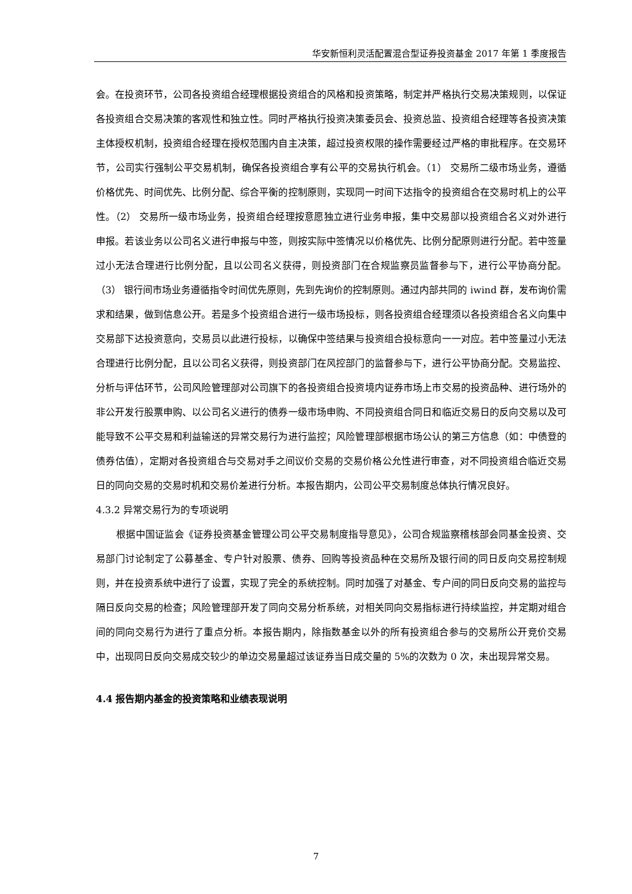华安新恒利灵活配置混合型证券投资基金 2017 年第 1 季度报告
会。在投资环节，公司各投资组合经理根据投资组合的风格和投资策略，制定并严格执行交易决策规则，以保证各投资组合交易决策的客观性和独立性。同时严格执行投资决策委员会、投资总监、投资组合经理等各投资决策主体授权机制，投资组合经理在授权范围内自主决策，超过投资权限的操作需要经过严格的审批程序。在交易环节，公司实行强制公平交易机制，确保各投资组合享有公平的交易执行机会。（1） 交易所二级市场业务，遵循价格优先、时间优先、比例分配、综合平衡的控制原则，实现同一时间下达指令的投资组合在交易时机上的公平性。（2） 交易所一级市场业务，投资组合经理按意愿独立进行业务申报，集中交易部以投资组合名义对外进行申报。若该业务以公司名义进行申报与中签，则按实际中签情况以价格优先、比例分配原则进行分配。若中签量过小无法合理进行比例分配，且以公司名义获得，则投资部门在合规监察员监督参与下，进行公平协商分配。（3） 银行间市场业务遵循指令时间优先原则，先到先询价的控制原则。通过内部共同的 iwind 群，发布询价需求和结果，做到信息公开。若是多个投资组合进行一级市场投标，则各投资组合经理须以各投资组合名义向集中交易部下达投资意向，交易员以此进行投标，以确保中签结果与投资组合投标意向一一对应。若中签量过小无法合理进行比例分配，且以公司名义获得，则投资部门在风控部门的监督参与下，进行公平协商分配。交易监控、分析与评估环节，公司风险管理部对公司旗下的各投资组合投资境内证券市场上市交易的投资品种、进行场外的非公开发行股票申购、以公司名义进行的债券一级市场申购、不同投资组合同日和临近交易日的反向交易以及可能导致不公平交易和利益输送的异常交易行为进行监控；风险管理部根据市场公认的第三方信息（如：中债登的债券估值），定期对各投资组合与交易对手之间议价交易的交易价格公允性进行审查，对不同投资组合临近交易日的同向交易的交易时机和交易价差进行分析。本报告期内，公司公平交易制度总体执行情况良好。
4.3.2 异常交易行为的专项说明
根据中国证监会《证券投资基金管理公司公平交易制度指导意见》，公司合规监察稽核部会同基金投资、交易部门讨论制定了公募基金、专户针对股票、债券、回购等投资品种在交易所及银行间的同日反向交易控制规则，并在投资系统中进行了设置，实现了完全的系统控制。同时加强了对基金、专户间的同日反向交易的监控与隔日反向交易的检查；风险管理部开发了同向交易分析系统，对相关同向交易指标进行持续监控，并定期对组合间的同向交易行为进行了重点分析。本报告期内，除指数基金以外的所有投资组合参与的交易所公开竞价交易中，出现同日反向交易成交较少的单边交易量超过该证券当日成交量的 5%的次数为 0 次，未出现异常交易。
4.4 报告期内基金的投资策略和业绩表现说明
7